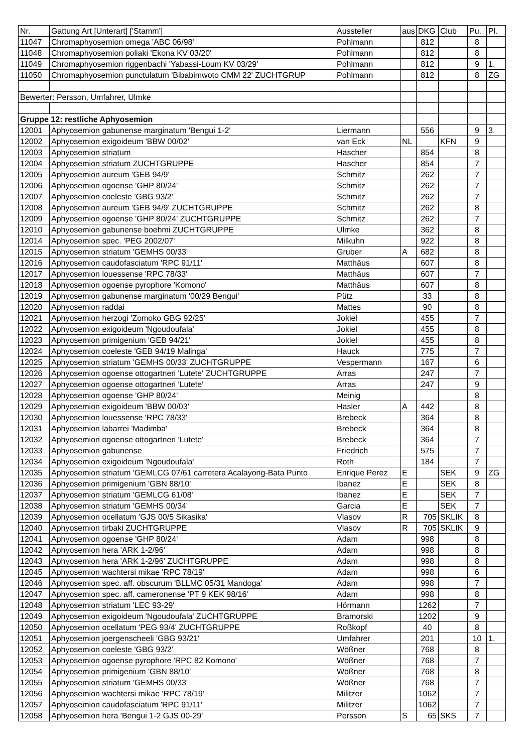| Nr. | Gattung Art [Unterart] ['Stamm'] | Aussteller | aus | DKG | Club | Pu. | Pl. |
| --- | --- | --- | --- | --- | --- | --- | --- |
| 11047 | Chromaphyosemion omega 'ABC 06/98' | Pohlmann | | 812 | | 8 | |
| 11048 | Chromaphyosemion poliaki 'Ekona KV 03/20' | Pohlmann | | 812 | | 8 | |
| 11049 | Chromaphyosemion riggenbachi 'Yabassi-Loum KV 03/29' | Pohlmann | | 812 | | 9 | 1. |
| 11050 | Chromaphyosemion punctulatum 'Bibabimwoto CMM 22' ZUCHTGRUP | Pohlmann | | 812 | | 8 | ZG |
| Bewerter: Persson, Umfahrer, Ulmke | | | | | | | |
| Gruppe 12: restliche Aphyosemion | | | | | | | |
| 12001 | Aphyosemion gabunense marginatum 'Bengui 1-2' | Liermann | | 556 | | 9 | 3. |
| 12002 | Aphyosemion exigoideum 'BBW 00/02' | van Eck | NL | | KFN | 9 | |
| 12003 | Aphyosemion striatum | Hascher | | 854 | | 8 | |
| 12004 | Aphyosemion striatum ZUCHTGRUPPE | Hascher | | 854 | | 7 | |
| 12005 | Aphyosemion aureum 'GEB 94/9' | Schmitz | | 262 | | 7 | |
| 12006 | Aphyosemion ogoense 'GHP 80/24' | Schmitz | | 262 | | 7 | |
| 12007 | Aphyosemion coeleste 'GBG 93/2' | Schmitz | | 262 | | 7 | |
| 12008 | Aphyosemion aureum 'GEB 94/9' ZUCHTGRUPPE | Schmitz | | 262 | | 8 | |
| 12009 | Aphyosemion ogoense 'GHP 80/24' ZUCHTGRUPPE | Schmitz | | 262 | | 7 | |
| 12010 | Aphyosemion gabunense boehmi ZUCHTGRUPPE | Ulmke | | 362 | | 8 | |
| 12014 | Aphyosemion spec. 'PEG 2002/07' | Milkuhn | | 922 | | 8 | |
| 12015 | Aphyosemion striatum 'GEMHS 00/33' | Gruber | A | 682 | | 8 | |
| 12016 | Aphyosemion caudofasciatum 'RPC 91/11' | Matthäus | | 607 | | 8 | |
| 12017 | Aphyosemion louessense 'RPC 78/33' | Matthäus | | 607 | | 7 | |
| 12018 | Aphyosemion ogoense pyrophore 'Komono' | Matthäus | | 607 | | 8 | |
| 12019 | Aphyosemion gabunense marginatum '00/29 Bengui' | Pütz | | 33 | | 8 | |
| 12020 | Aphyosemion raddai | Mattes | | 90 | | 8 | |
| 12021 | Aphyosemion herzogi 'Zomoko GBG 92/25' | Jokiel | | 455 | | 7 | |
| 12022 | Aphyosemion exigoideum 'Ngoudoufala' | Jokiel | | 455 | | 8 | |
| 12023 | Aphyosemion primigenium 'GEB 94/21' | Jokiel | | 455 | | 8 | |
| 12024 | Aphyosemion coeleste 'GEB 94/19 Malinga' | Hauck | | 775 | | 7 | |
| 12025 | Aphyosemion striatum 'GEMHS 00/33' ZUCHTGRUPPE | Vespermann | | 167 | | 6 | |
| 12026 | Aphyosemion ogoense ottogartneri 'Lutete' ZUCHTGRUPPE | Arras | | 247 | | 7 | |
| 12027 | Aphyosemion ogoense ottogartneri 'Lutete' | Arras | | 247 | | 9 | |
| 12028 | Aphyosemion ogoense 'GHP 80/24' | Meinig | | | | 8 | |
| 12029 | Aphyosemion exigoideum 'BBW 00/03' | Hasler | A | 442 | | 8 | |
| 12030 | Aphyosemion louessense 'RPC 78/33' | Brebeck | | 364 | | 8 | |
| 12031 | Aphyosemion labarrei 'Madimba' | Brebeck | | 364 | | 8 | |
| 12032 | Aphyosemion ogoense ottogartneri 'Lutete' | Brebeck | | 364 | | 7 | |
| 12033 | Aphyosemion gabunense | Friedrich | | 575 | | 7 | |
| 12034 | Aphyosemion exigoideum 'Ngoudoufala' | Roth | | 184 | | 7 | |
| 12035 | Aphyosemion striatum 'GEMLCG 07/61 carretera Acalayong-Bata Punto | Enrique Perez | E | | SEK | 9 | ZG |
| 12036 | Aphyosemion primigenium 'GBN 88/10' | Ibanez | E | | SEK | 8 | |
| 12037 | Aphyosemion striatum 'GEMLCG 61/08' | Ibanez | E | | SEK | 7 | |
| 12038 | Aphyosemion striatum 'GEMHS 00/34' | Garcia | E | | SEK | 7 | |
| 12039 | Aphyosemion ocellatum 'GJS 00/5 Sikasika' | Vlasov | R | 705 | SKLIK | 8 | |
| 12040 | Aphyosemion tirbaki ZUCHTGRUPPE | Vlasov | R | 705 | SKLIK | 9 | |
| 12041 | Aphyosemion ogoense 'GHP 80/24' | Adam | | 998 | | 8 | |
| 12042 | Aphyosemion hera 'ARK 1-2/96' | Adam | | 998 | | 8 | |
| 12043 | Aphyosemion hera 'ARK 1-2/96' ZUCHTGRUPPE | Adam | | 998 | | 8 | |
| 12045 | Aphyosemion wachtersi mikae 'RPC 78/19' | Adam | | 998 | | 6 | |
| 12046 | Aphyosemion spec. aff. obscurum 'BLLMC 05/31 Mandoga' | Adam | | 998 | | 7 | |
| 12047 | Aphyosemion spec. aff. cameronense 'PT 9 KEK 98/16' | Adam | | 998 | | 8 | |
| 12048 | Aphyosemion striatum 'LEC 93-29' | Hörmann | | 1262 | | 7 | |
| 12049 | Aphyosemion exigoideum 'Ngoudoufala' ZUCHTGRUPPE | Bramorski | | 1202 | | 9 | |
| 12050 | Aphyosemion ocellatum 'PEG 93/4' ZUCHTGRUPPE | Roßkopf | | 40 | | 8 | |
| 12051 | Aphyosemion joergenscheeli 'GBG 93/21' | Umfahrer | | 201 | | 10 | 1. |
| 12052 | Aphyosemion coeleste 'GBG 93/2' | Wößner | | 768 | | 8 | |
| 12053 | Aphyosemion ogoense pyrophore 'RPC 82 Komono' | Wößner | | 768 | | 7 | |
| 12054 | Aphyosemion primigenium 'GBN 88/10' | Wößner | | 768 | | 8 | |
| 12055 | Aphyosemion striatum 'GEMHS 00/33' | Wößner | | 768 | | 7 | |
| 12056 | Aphyosemion wachtersi mikae 'RPC 78/19' | Militzer | | 1062 | | 7 | |
| 12057 | Aphyosemion caudofasciatum 'RPC 91/11' | Militzer | | 1062 | | 7 | |
| 12058 | Aphyosemion hera 'Bengui 1-2 GJS 00-29' | Persson | S | 65 | SKS | 7 | |